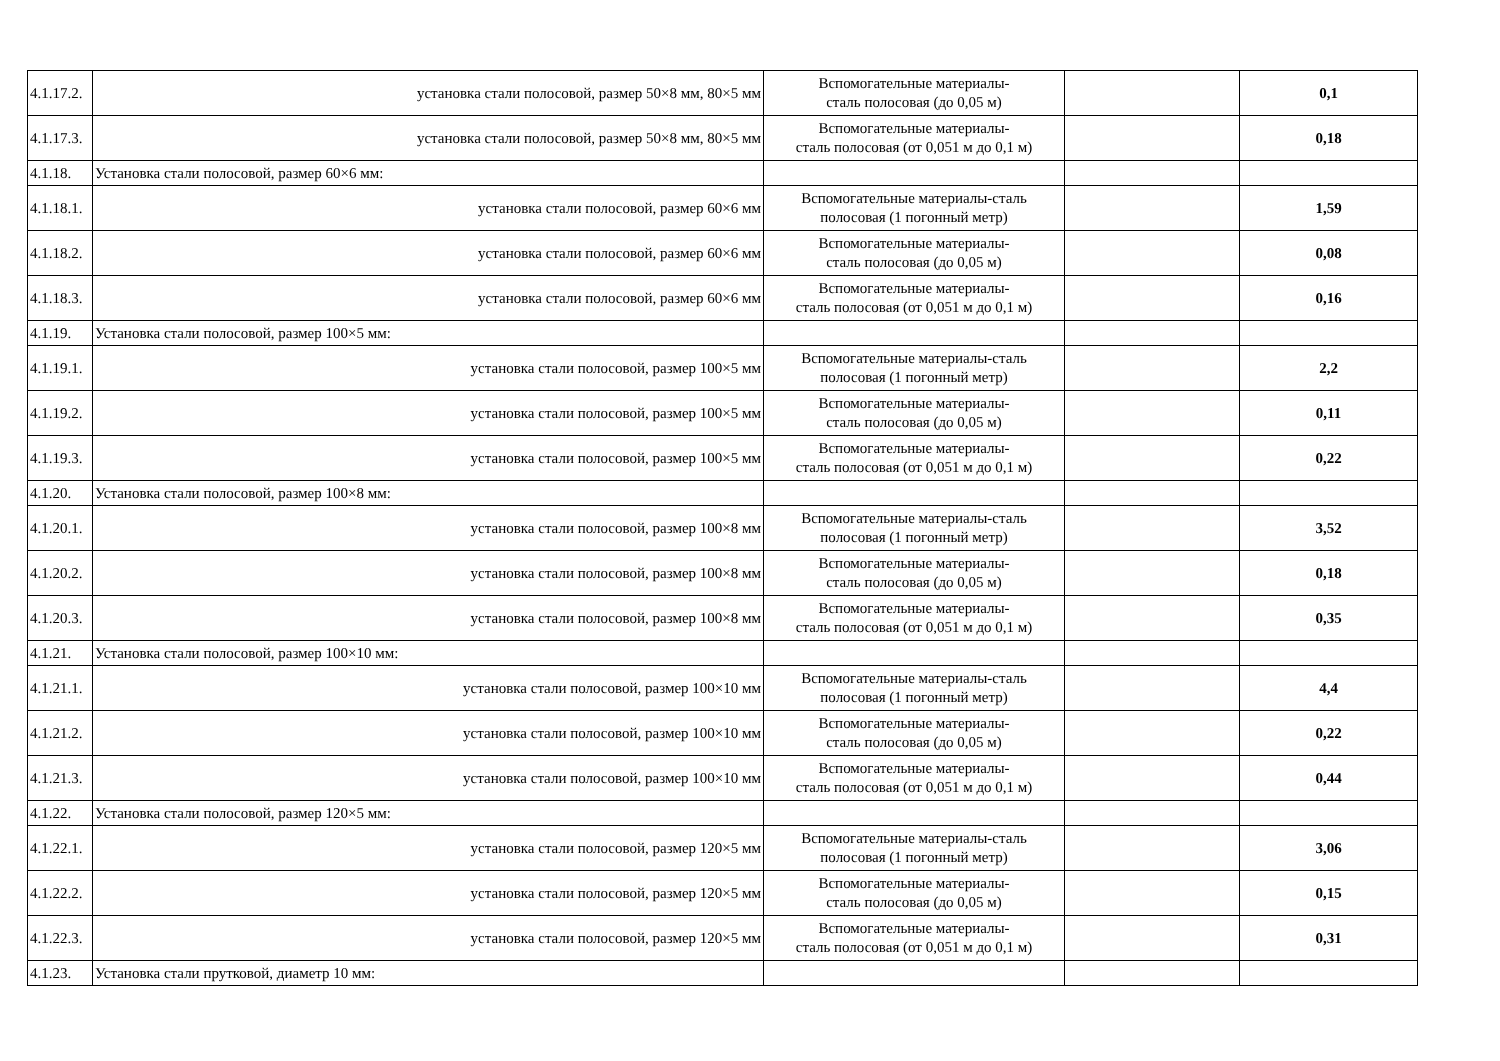| 4.1.17.2. | установка стали полосовой, размер 50×8 мм, 80×5 мм | Вспомогательные материалы- сталь полосовая (до 0,05 м) | | 0,1 |
| 4.1.17.3. | установка стали полосовой, размер 50×8 мм, 80×5 мм | Вспомогательные материалы- сталь полосовая (от 0,051 м до 0,1 м) | | 0,18 |
| 4.1.18. | Установка стали полосовой, размер 60×6 мм: | | | |
| 4.1.18.1. | установка стали полосовой, размер 60×6 мм | Вспомогательные материалы-сталь полосовая (1 погонный метр) | | 1,59 |
| 4.1.18.2. | установка стали полосовой, размер 60×6 мм | Вспомогательные материалы- сталь полосовая (до 0,05 м) | | 0,08 |
| 4.1.18.3. | установка стали полосовой, размер 60×6 мм | Вспомогательные материалы- сталь полосовая (от 0,051 м до 0,1 м) | | 0,16 |
| 4.1.19. | Установка стали полосовой, размер 100×5 мм: | | | |
| 4.1.19.1. | установка стали полосовой, размер 100×5 мм | Вспомогательные материалы-сталь полосовая (1 погонный метр) | | 2,2 |
| 4.1.19.2. | установка стали полосовой, размер 100×5 мм | Вспомогательные материалы- сталь полосовая (до 0,05 м) | | 0,11 |
| 4.1.19.3. | установка стали полосовой, размер 100×5 мм | Вспомогательные материалы- сталь полосовая (от 0,051 м до 0,1 м) | | 0,22 |
| 4.1.20. | Установка стали полосовой, размер 100×8 мм: | | | |
| 4.1.20.1. | установка стали полосовой, размер 100×8 мм | Вспомогательные материалы-сталь полосовая (1 погонный метр) | | 3,52 |
| 4.1.20.2. | установка стали полосовой, размер 100×8 мм | Вспомогательные материалы- сталь полосовая (до 0,05 м) | | 0,18 |
| 4.1.20.3. | установка стали полосовой, размер 100×8 мм | Вспомогательные материалы- сталь полосовая (от 0,051 м до 0,1 м) | | 0,35 |
| 4.1.21. | Установка стали полосовой, размер 100×10 мм: | | | |
| 4.1.21.1. | установка стали полосовой, размер 100×10 мм | Вспомогательные материалы-сталь полосовая (1 погонный метр) | | 4,4 |
| 4.1.21.2. | установка стали полосовой, размер 100×10 мм | Вспомогательные материалы- сталь полосовая (до 0,05 м) | | 0,22 |
| 4.1.21.3. | установка стали полосовой, размер 100×10 мм | Вспомогательные материалы- сталь полосовая (от 0,051 м до 0,1 м) | | 0,44 |
| 4.1.22. | Установка стали полосовой, размер 120×5 мм: | | | |
| 4.1.22.1. | установка стали полосовой, размер 120×5 мм | Вспомогательные материалы-сталь полосовая (1 погонный метр) | | 3,06 |
| 4.1.22.2. | установка стали полосовой, размер 120×5 мм | Вспомогательные материалы- сталь полосовая (до 0,05 м) | | 0,15 |
| 4.1.22.3. | установка стали полосовой, размер 120×5 мм | Вспомогательные материалы- сталь полосовая (от 0,051 м до 0,1 м) | | 0,31 |
| 4.1.23. | Установка стали прутковой, диаметр 10 мм: | | | |